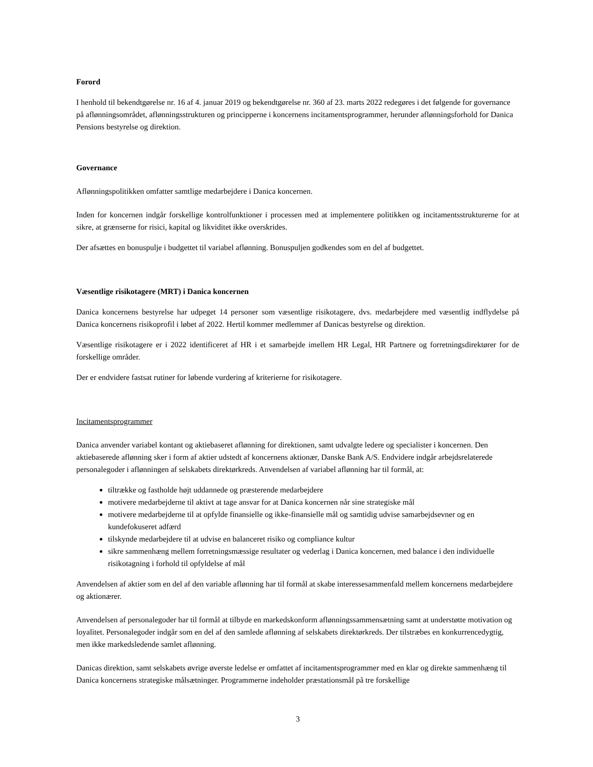Forord
I henhold til bekendtgørelse nr. 16 af 4. januar 2019 og bekendtgørelse nr. 360 af 23. marts 2022 redegøres i det følgende for governance på aflønningsområdet, aflønningsstrukturen og principperne i koncernens incitamentsprogrammer, herunder aflønningsforhold for Danica Pensions bestyrelse og direktion.
Governance
Aflønningspolitikken omfatter samtlige medarbejdere i Danica koncernen.
Inden for koncernen indgår forskellige kontrolfunktioner i processen med at implementere politikken og incitamentsstrukturerne for at sikre, at grænserne for risici, kapital og likviditet ikke overskrides.
Der afsættes en bonuspulje i budgettet til variabel aflønning. Bonuspuljen godkendes som en del af budgettet.
Væsentlige risikotagere (MRT) i Danica koncernen
Danica koncernens bestyrelse har udpeget 14 personer som væsentlige risikotagere, dvs. medarbejdere med væsentlig indflydelse på Danica koncernens risikoprofil i løbet af 2022. Hertil kommer medlemmer af Danicas bestyrelse og direktion.
Væsentlige risikotagere er i 2022 identificeret af HR i et samarbejde imellem HR Legal, HR Partnere og forretningsdirektører for de forskellige områder.
Der er endvidere fastsat rutiner for løbende vurdering af kriterierne for risikotagere.
Incitamentsprogrammer
Danica anvender variabel kontant og aktiebaseret aflønning for direktionen, samt udvalgte ledere og specialister i koncernen. Den aktiebaserede aflønning sker i form af aktier udstedt af koncernens aktionær, Danske Bank A/S. Endvidere indgår arbejdsrelaterede personalegoder i aflønningen af selskabets direktørkreds. Anvendelsen af variabel aflønning har til formål, at:
tiltrække og fastholde højt uddannede og præsterende medarbejdere
motivere medarbejderne til aktivt at tage ansvar for at Danica koncernen når sine strategiske mål
motivere medarbejderne til at opfylde finansielle og ikke-finansielle mål og samtidig udvise samarbejdsevner og en kundefokuseret adfærd
tilskynde medarbejdere til at udvise en balanceret risiko og compliance kultur
sikre sammenhæng mellem forretningsmæssige resultater og vederlag i Danica koncernen, med balance i den individuelle risikotagning i forhold til opfyldelse af mål
Anvendelsen af aktier som en del af den variable aflønning har til formål at skabe interessesammenfald mellem koncernens medarbejdere og aktionærer.
Anvendelsen af personalegoder har til formål at tilbyde en markedskonform aflønningssammensætning samt at understøtte motivation og loyalitet. Personalegoder indgår som en del af den samlede aflønning af selskabets direktørkreds. Der tilstræbes en konkurrencedygtig, men ikke markedsledende samlet aflønning.
Danicas direktion, samt selskabets øvrige øverste ledelse er omfattet af incitamentsprogrammer med en klar og direkte sammenhæng til Danica koncernens strategiske målsætninger. Programmerne indeholder præstationsmål på tre forskellige
3